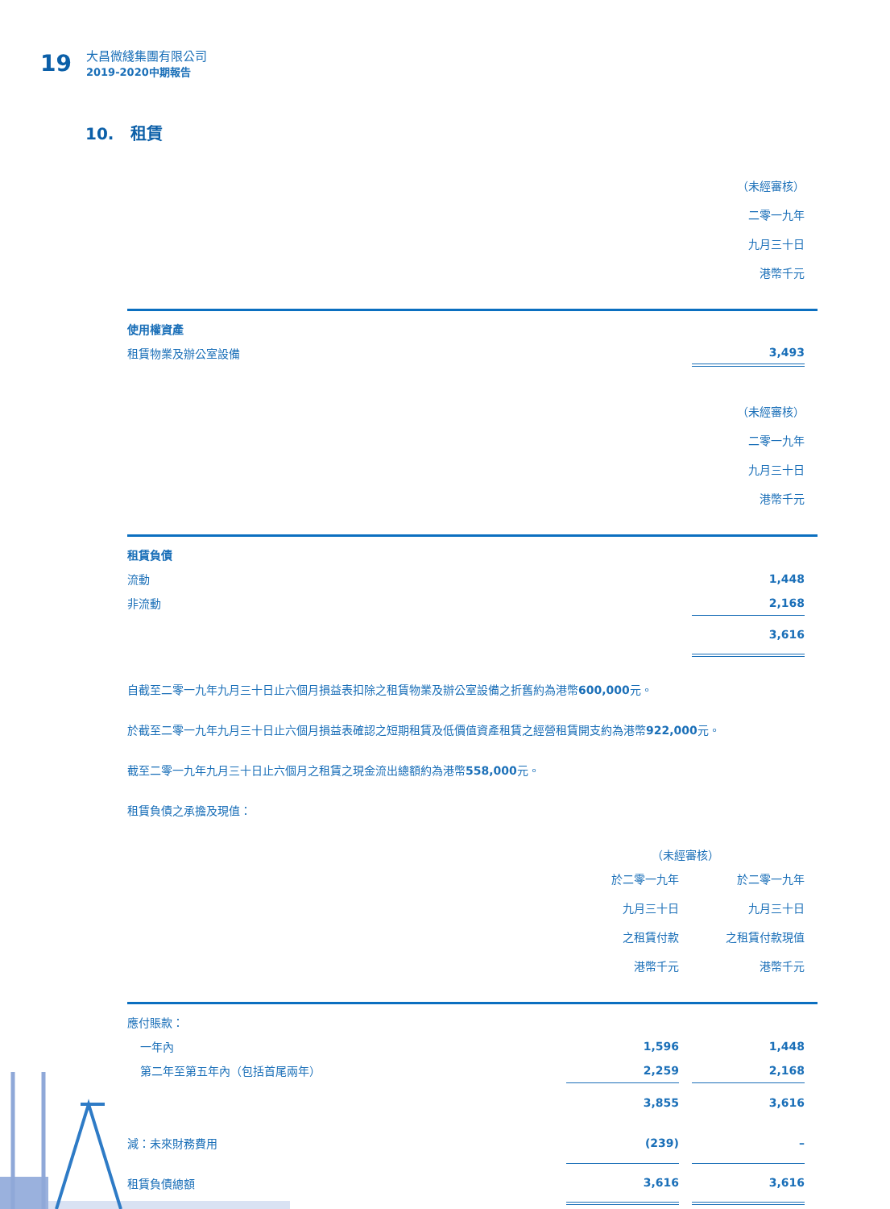19
大昌微綫集團有限公司
2019-2020中期報告
10. 租賃
| | （未經審核） 二零一九年 九月三十日 港幣千元 | |
| 使用權資產 | | |
| 租賃物業及辦公室設備 | 3,493 | |
| | （未經審核） 二零一九年 九月三十日 港幣千元 | |
| 租賃負債 | | |
| 流動 | 1,448 | |
| 非流動 | 2,168 | |
| | 3,616 | |
自截至二零一九年九月三十日止六個月損益表扣除之租賃物業及辦公室設備之折舊約為港幣600,000元。
於截至二零一九年九月三十日止六個月損益表確認之短期租賃及低價值資產租賃之經營租賃開支約為港幣922,000元。
截至二零一九年九月三十日止六個月之租賃之現金流出總額約為港幣558,000元。
租賃負債之承擔及現值：
| | （未經審核） | | | |
| | 於二零一九年 九月三十日 之租賃付款 港幣千元 | | 於二零一九年 九月三十日 之租賃付款現值 港幣千元 | |
| 應付賬款： | | | | |
| 一年內 | 1,596 | | 1,448 | |
| 第二年至第五年內（包括首尾兩年） | 2,259 | | 2,168 | |
| | 3,855 | | 3,616 | |
| 減：未來財務費用 | (239) | | – | |
| 租賃負債總額 | 3,616 | | 3,616 | |